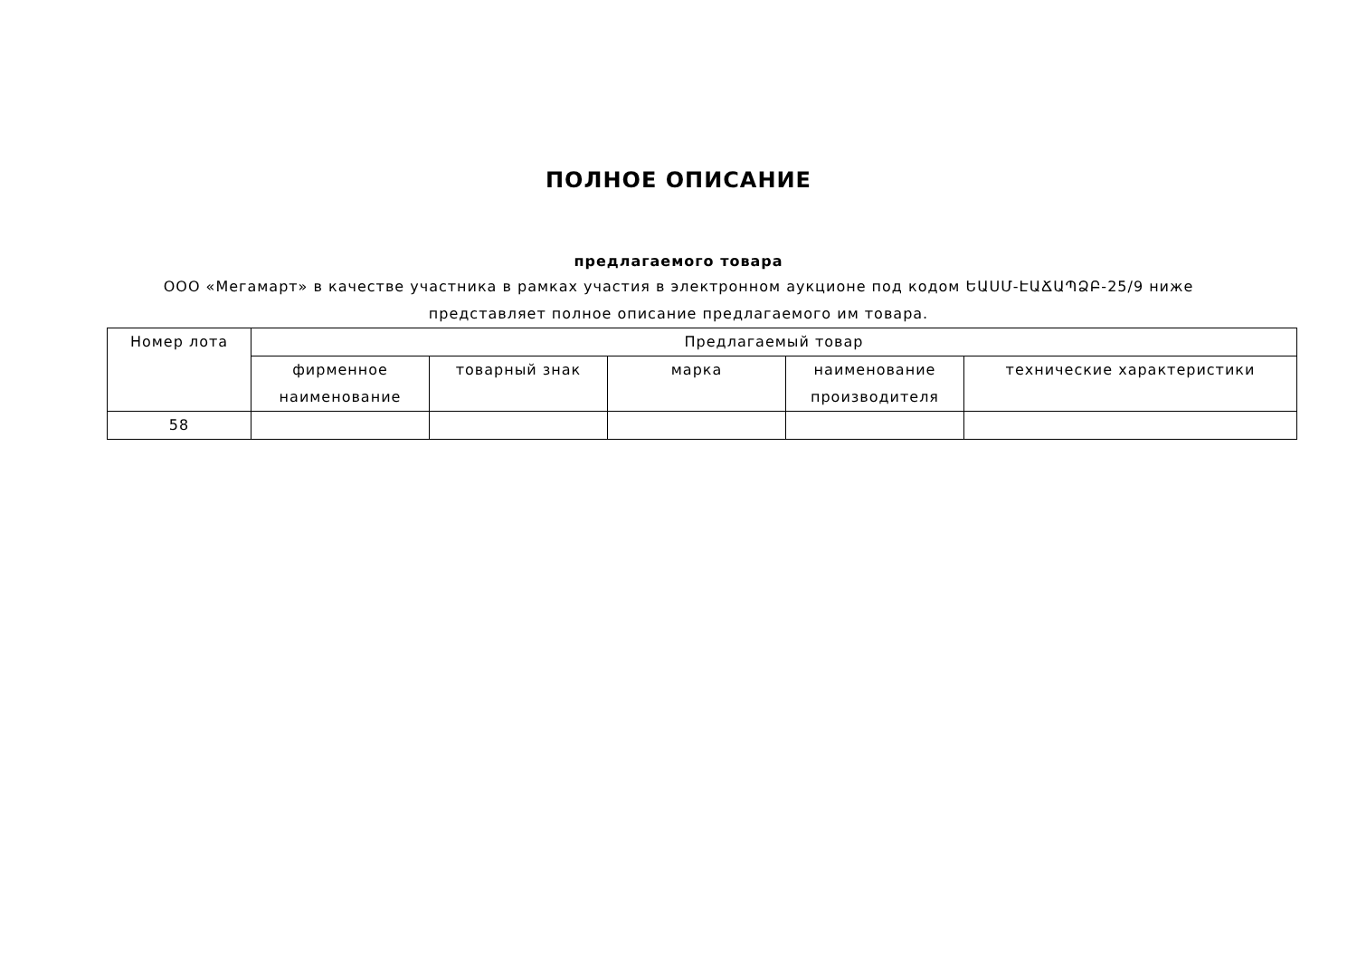ПОЛНОЕ ОПИСАНИЕ
предлагаемого товара
ООО «Мегамарт» в качестве участника в рамках участия в электронном аукционе под кодом ԵԱՍՄ-ԷԱՃԱՊՁԲ-25/9 ниже представляет полное описание предлагаемого им товара.
| Номер лота | Предлагаемый товар | | | | |
| --- | --- | --- | --- | --- | --- |
| | фирменное наименование | товарный знак | марка | наименование производителя | технические характеристики |
| 58 | | | | | |